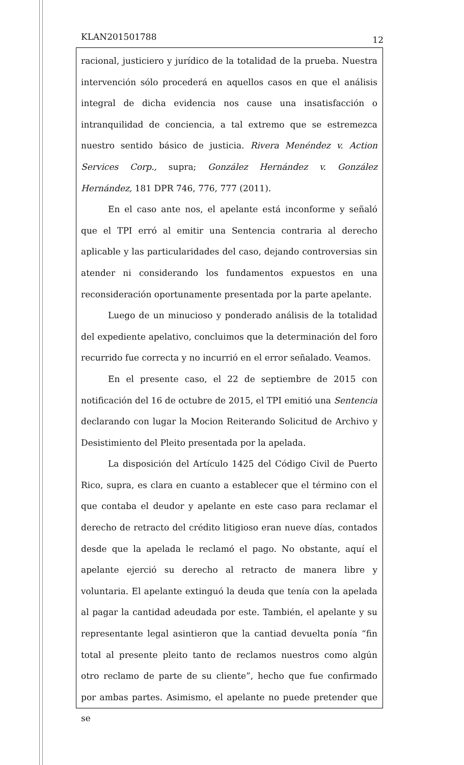KLAN201501788 12
racional, justiciero y jurídico de la totalidad de la prueba. Nuestra intervención sólo procederá en aquellos casos en que el análisis integral de dicha evidencia nos cause una insatisfacción o intranquilidad de conciencia, a tal extremo que se estremezca nuestro sentido básico de justicia. Rivera Menéndez v. Action Services Corp., supra; González Hernández v. González Hernández, 181 DPR 746, 776, 777 (2011).
En el caso ante nos, el apelante está inconforme y señaló que el TPI erró al emitir una Sentencia contraria al derecho aplicable y las particularidades del caso, dejando controversias sin atender ni considerando los fundamentos expuestos en una reconsideración oportunamente presentada por la parte apelante.
Luego de un minucioso y ponderado análisis de la totalidad del expediente apelativo, concluimos que la determinación del foro recurrido fue correcta y no incurrió en el error señalado. Veamos.
En el presente caso, el 22 de septiembre de 2015 con notificación del 16 de octubre de 2015, el TPI emitió una Sentencia declarando con lugar la Mocion Reiterando Solicitud de Archivo y Desistimiento del Pleito presentada por la apelada.
La disposición del Artículo 1425 del Código Civil de Puerto Rico, supra, es clara en cuanto a establecer que el término con el que contaba el deudor y apelante en este caso para reclamar el derecho de retracto del crédito litigioso eran nueve días, contados desde que la apelada le reclamó el pago. No obstante, aquí el apelante ejerció su derecho al retracto de manera libre y voluntaria. El apelante extinguó la deuda que tenía con la apelada al pagar la cantidad adeudada por este. También, el apelante y su representante legal asintieron que la cantiad devuelta ponía “fin total al presente pleito tanto de reclamos nuestros como algún otro reclamo de parte de su cliente”, hecho que fue confirmado por ambas partes. Asimismo, el apelante no puede pretender que se